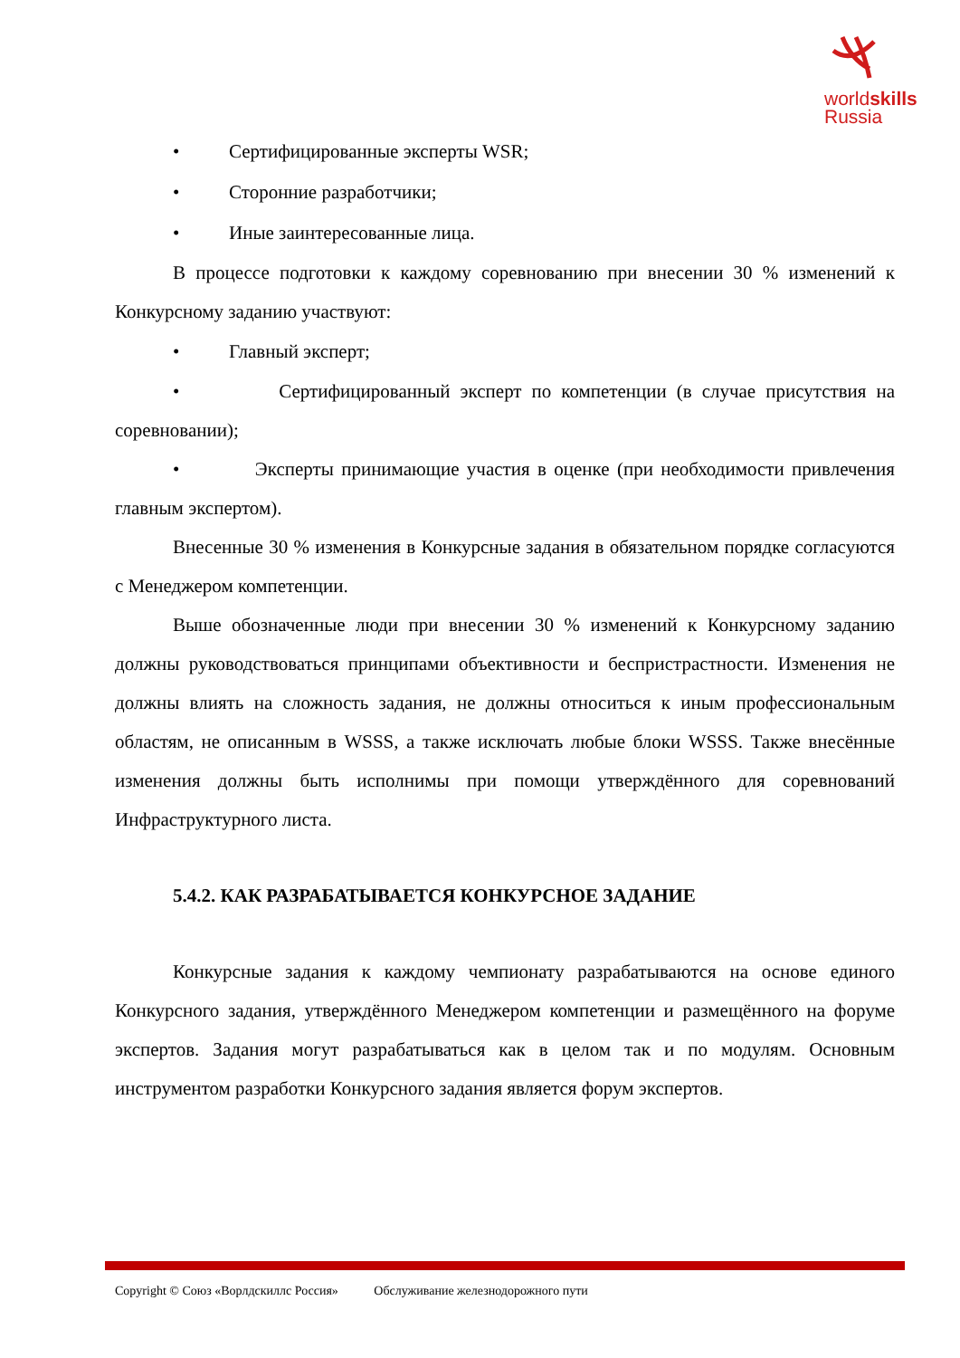worldskills
Russia
• Сертифицированные эксперты WSR;
• Сторонние разработчики;
• Иные заинтересованные лица.
В процессе подготовки к каждому соревнованию при внесении 30 % изменений к Конкурсному заданию участвуют:
• Главный эксперт;
• Сертифицированный эксперт по компетенции (в случае присутствия на соревновании);
• Эксперты принимающие участия в оценке (при необходимости привлечения главным экспертом).
Внесенные 30 % изменения в Конкурсные задания в обязательном порядке согласуются с Менеджером компетенции.
Выше обозначенные люди при внесении 30 % изменений к Конкурсному заданию должны руководствоваться принципами объективности и беспристрастности. Изменения не должны влиять на сложность задания, не должны относиться к иным профессиональным областям, не описанным в WSSS, а также исключать любые блоки WSSS. Также внесённые изменения должны быть исполнимы при помощи утверждённого для соревнований Инфраструктурного листа.
5.4.2. КАК РАЗРАБАТЫВАЕТСЯ КОНКУРСНОЕ ЗАДАНИЕ
Конкурсные задания к каждому чемпионату разрабатываются на основе единого Конкурсного задания, утверждённого Менеджером компетенции и размещённого на форуме экспертов. Задания могут разрабатываться как в целом так и по модулям. Основным инструментом разработки Конкурсного задания является форум экспертов.
Copyright © Союз «Ворлдскиллс Россия» Обслуживание железнодорожного пути